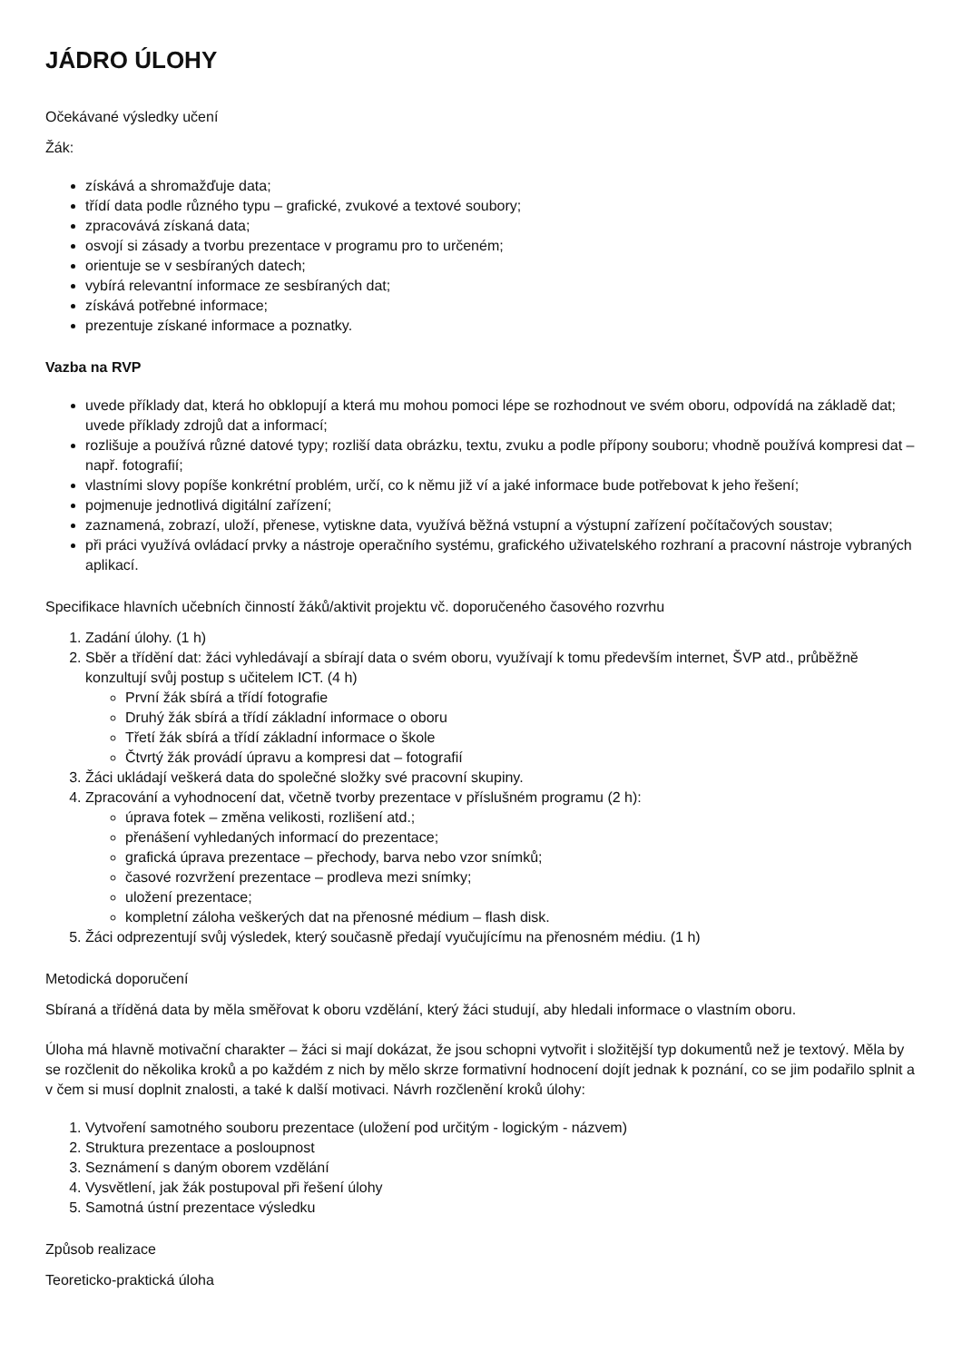JÁDRO ÚLOHY
Očekávané výsledky učení
Žák:
získává a shromažďuje data;
třídí data podle různého typu – grafické, zvukové a textové soubory;
zpracovává získaná data;
osvojí si zásady a tvorbu prezentace v programu pro to určeném;
orientuje se v sesbíraných datech;
vybírá relevantní informace ze sesbíraných dat;
získává potřebné informace;
prezentuje získané informace a poznatky.
Vazba na RVP
uvede příklady dat, která ho obklopují a která mu mohou pomoci lépe se rozhodnout ve svém oboru, odpovídá na základě dat; uvede příklady zdrojů dat a informací;
rozlišuje a používá různé datové typy; rozliší data obrázku, textu, zvuku a podle přípony souboru; vhodně používá kompresi dat – např. fotografií;
vlastními slovy popíše konkrétní problém, určí, co k němu již ví a jaké informace bude potřebovat k jeho řešení;
pojmenuje jednotlivá digitální zařízení;
zaznamená, zobrazí, uloží, přenese, vytiskne data, využívá běžná vstupní a výstupní zařízení počítačových soustav;
při práci využívá ovládací prvky a nástroje operačního systému, grafického uživatelského rozhraní a pracovní nástroje vybraných aplikací.
Specifikace hlavních učebních činností žáků/aktivit projektu vč. doporučeného časového rozvrhu
1. Zadání úlohy. (1 h)
2. Sběr a třídění dat: žáci vyhledávají a sbírají data o svém oboru, využívají k tomu především internet, ŠVP atd., průběžně konzultují svůj postup s učitelem ICT. (4 h)
První žák sbírá a třídí fotografie
Druhý žák sbírá a třídí základní informace o oboru
Třetí žák sbírá a třídí základní informace o škole
Čtvrtý žák provádí úpravu a kompresi dat – fotografií
3. Žáci ukládají veškerá data do společné složky své pracovní skupiny.
4. Zpracování a vyhodnocení dat, včetně tvorby prezentace v příslušném programu (2 h):
úprava fotek – změna velikosti, rozlišení atd.;
přenášení vyhledaných informací do prezentace;
grafická úprava prezentace – přechody, barva nebo vzor snímků;
časové rozvržení prezentace – prodleva mezi snímky;
uložení prezentace;
kompletní záloha veškerých dat na přenosné médium – flash disk.
5. Žáci odprezentují svůj výsledek, který současně předají vyučujícímu na přenosném médiu. (1 h)
Metodická doporučení
Sbíraná a tříděná data by měla směřovat k oboru vzdělání, který žáci studují, aby hledali informace o vlastním oboru.
Úloha má hlavně motivační charakter – žáci si mají dokázat, že jsou schopni vytvořit i složitější typ dokumentů než je textový. Měla by se rozčlenit do několika kroků a po každém z nich by mělo skrze formativní hodnocení dojít jednak k poznání, co se jim podařilo splnit a v čem si musí doplnit znalosti, a také k další motivaci. Návrh rozčlenění kroků úlohy:
1. Vytvoření samotného souboru prezentace (uložení pod určitým - logickým - názvem)
2. Struktura prezentace a posloupnost
3. Seznámení s daným oborem vzdělání
4. Vysvětlení, jak žák postupoval při řešení úlohy
5. Samotná ústní prezentace výsledku
Způsob realizace
Teoreticko-praktická úloha